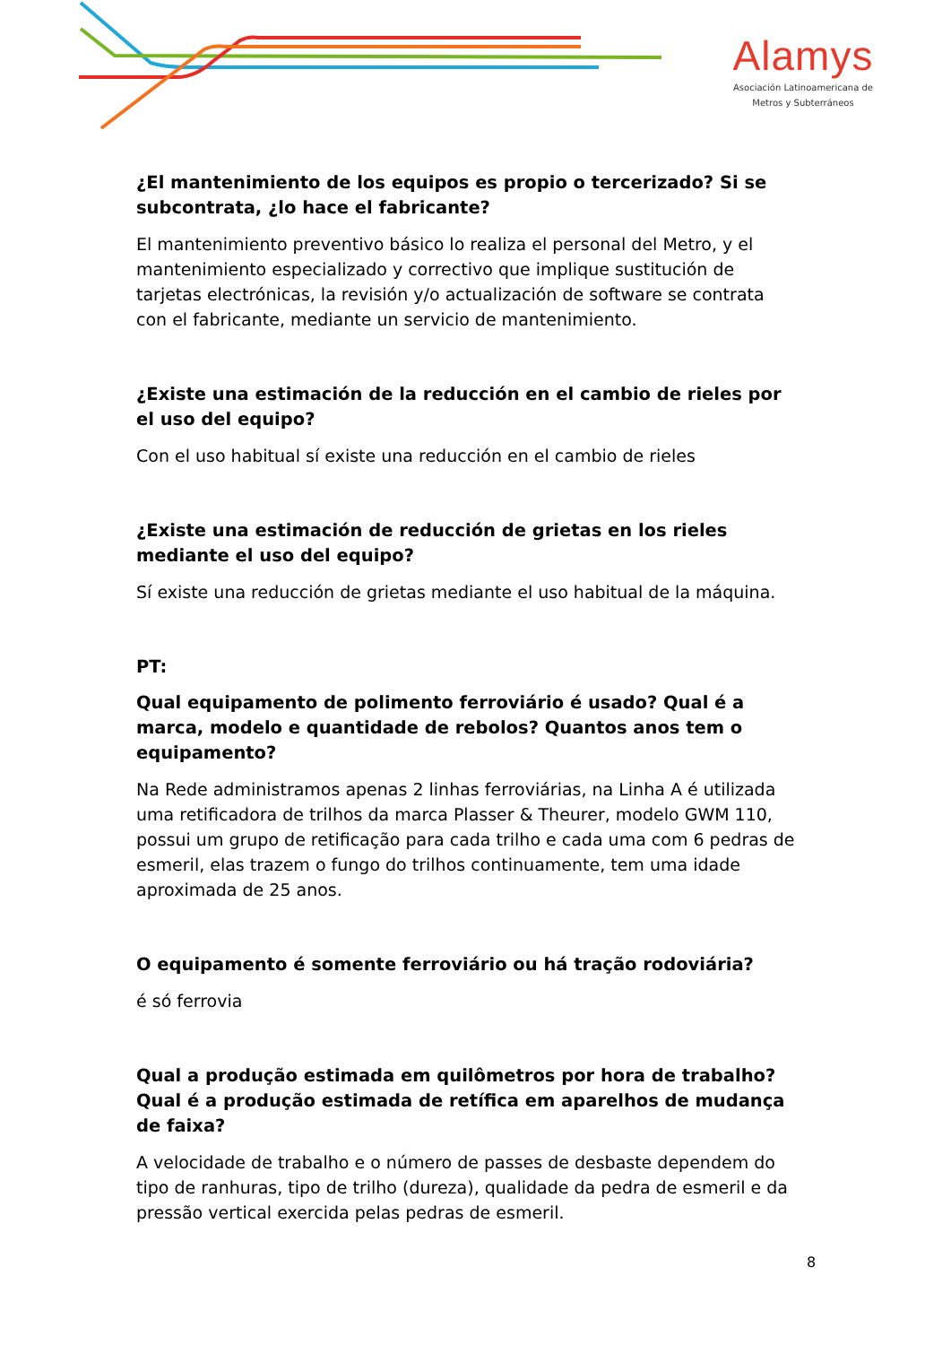Alamys
Asociación Latinoamericana de
Metros y Subterráneos
¿El mantenimiento de los equipos es propio o tercerizado? Si se subcontrata, ¿lo hace el fabricante?
El mantenimiento preventivo básico lo realiza el personal del Metro, y el mantenimiento especializado y correctivo que implique sustitución de tarjetas electrónicas, la revisión y/o actualización de software se contrata con el fabricante, mediante un servicio de mantenimiento.
¿Existe una estimación de la reducción en el cambio de rieles por el uso del equipo?
Con el uso habitual sí existe una reducción en el cambio de rieles
¿Existe una estimación de reducción de grietas en los rieles mediante el uso del equipo?
Sí existe una reducción de grietas mediante el uso habitual de la máquina.
PT:
Qual equipamento de polimento ferroviário é usado? Qual é a marca, modelo e quantidade de rebolos? Quantos anos tem o equipamento?
Na Rede administramos apenas 2 linhas ferroviárias, na Linha A é utilizada uma retificadora de trilhos da marca Plasser & Theurer, modelo GWM 110, possui um grupo de retificação para cada trilho e cada uma com 6 pedras de esmeril, elas trazem o fungo do trilhos continuamente, tem uma idade aproximada de 25 anos.
O equipamento é somente ferroviário ou há tração rodoviária?
é só ferrovia
Qual a produção estimada em quilômetros por hora de trabalho? Qual é a produção estimada de retífica em aparelhos de mudança de faixa?
A velocidade de trabalho e o número de passes de desbaste dependem do tipo de ranhuras, tipo de trilho (dureza), qualidade da pedra de esmeril e da pressão vertical exercida pelas pedras de esmeril.
8